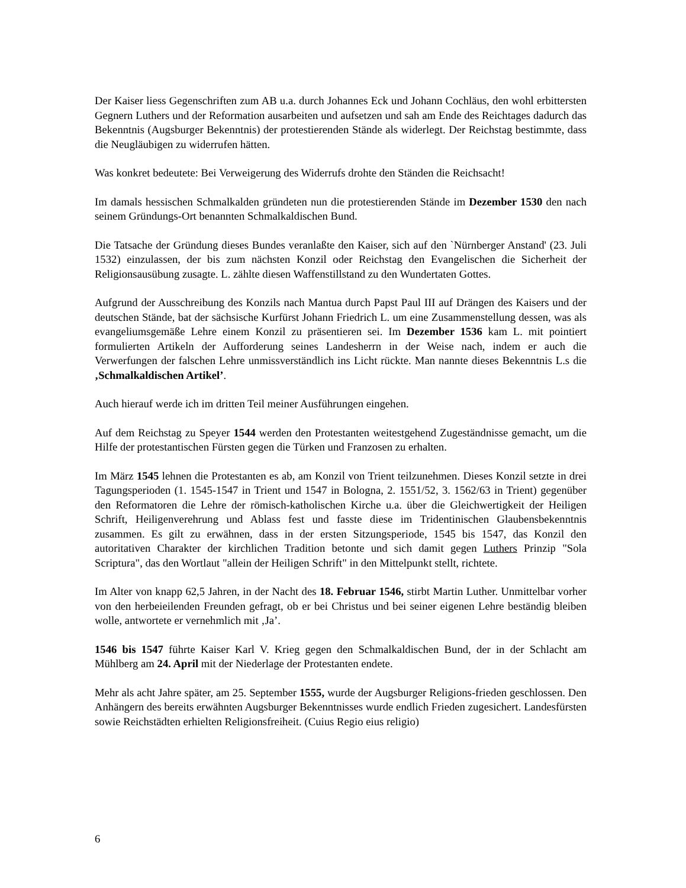Der Kaiser liess Gegenschriften zum AB u.a. durch Johannes Eck und Johann Cochläus, den wohl erbittersten Gegnern Luthers und der Reformation ausarbeiten und aufsetzen und sah am Ende des Reichtages dadurch das Bekenntnis (Augsburger Bekenntnis) der protestierenden Stände als widerlegt. Der Reichstag bestimmte, dass die Neugläubigen zu widerrufen hätten.
Was konkret bedeutete: Bei Verweigerung des Widerrufs drohte den Ständen die Reichsacht!
Im damals hessischen Schmalkalden gründeten nun die protestierenden Stände im Dezember 1530 den nach seinem Gründungs-Ort benannten Schmalkaldischen Bund.
Die Tatsache der Gründung dieses Bundes veranlaßte den Kaiser, sich auf den `Nürnberger Anstand' (23. Juli 1532) einzulassen, der bis zum nächsten Konzil oder Reichstag den Evangelischen die Sicherheit der Religionsausübung zusagte. L. zählte diesen Waffenstillstand zu den Wundertaten Gottes.
Aufgrund der Ausschreibung des Konzils nach Mantua durch Papst Paul III auf Drängen des Kaisers und der deutschen Stände, bat der sächsische Kurfürst Johann Friedrich L. um eine Zusammenstellung dessen, was als evangeliumsgemäße Lehre einem Konzil zu präsentieren sei. Im Dezember 1536 kam L. mit pointiert formulierten Artikeln der Aufforderung seines Landesherrn in der Weise nach, indem er auch die Verwerfungen der falschen Lehre unmissverständlich ins Licht rückte. Man nannte dieses Bekenntnis L.s die ‚Schmalkaldischen Artikel’.
Auch hierauf werde ich im dritten Teil meiner Ausführungen eingehen.
Auf dem Reichstag zu Speyer 1544 werden den Protestanten weitestgehend Zugeständnisse gemacht, um die Hilfe der protestantischen Fürsten gegen die Türken und Franzosen zu erhalten.
Im März 1545 lehnen die Protestanten es ab, am Konzil von Trient teilzunehmen. Dieses Konzil setzte in drei Tagungsperioden (1. 1545-1547 in Trient und 1547 in Bologna, 2. 1551/52, 3. 1562/63 in Trient) gegenüber den Reformatoren die Lehre der römisch-katholischen Kirche u.a. über die Gleichwertigkeit der Heiligen Schrift, Heiligenverehrung und Ablass fest und fasste diese im Tridentinischen Glaubensbekenntnis zusammen. Es gilt zu erwähnen, dass in der ersten Sitzungsperiode, 1545 bis 1547, das Konzil den autoritativen Charakter der kirchlichen Tradition betonte und sich damit gegen Luthers Prinzip "Sola Scriptura", das den Wortlaut "allein der Heiligen Schrift" in den Mittelpunkt stellt, richtete.
Im Alter von knapp 62,5 Jahren, in der Nacht des 18. Februar 1546, stirbt Martin Luther. Unmittelbar vorher von den herbeieilenden Freunden gefragt, ob er bei Christus und bei seiner eigenen Lehre beständig bleiben wolle, antwortete er vernehmlich mit ‚Ja’.
1546 bis 1547 führte Kaiser Karl V. Krieg gegen den Schmalkaldischen Bund, der in der Schlacht am Mühlberg am 24. April mit der Niederlage der Protestanten endete.
Mehr als acht Jahre später, am 25. September 1555, wurde der Augsburger Religions-frieden geschlossen. Den Anhängern des bereits erwähnten Augsburger Bekenntnisses wurde endlich Frieden zugesichert. Landesfürsten sowie Reichstädten erhielten Religionsfreiheit. (Cuius Regio eius religio)
6